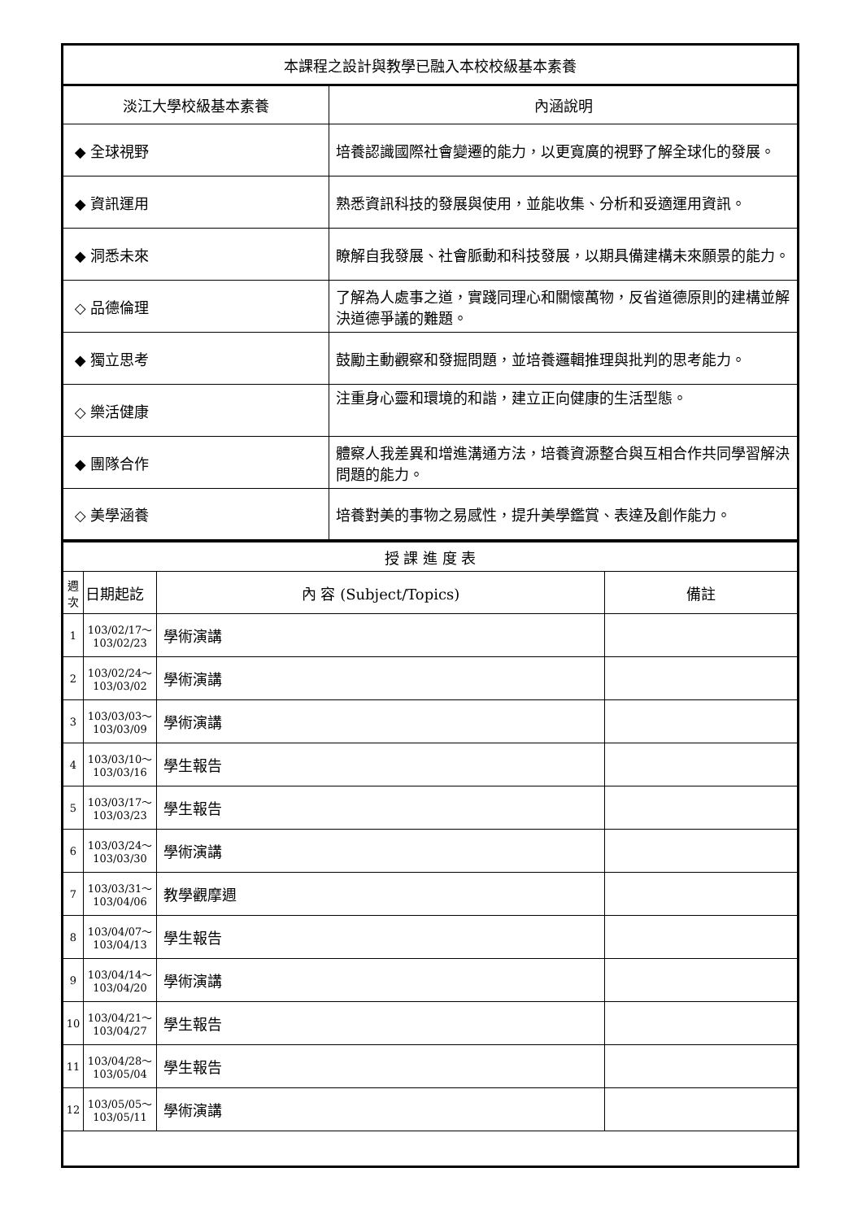| 本課程之設計與教學已融入本校校級基本素養 | |
| 淡江大學校級基本素養 | 內涵說明 |
| ◆ 全球視野 | 培養認識國際社會變遷的能力，以更寬廣的視野了解全球化的發展。 |
| ◆ 資訊運用 | 熟悉資訊科技的發展與使用，並能收集、分析和妥適運用資訊。 |
| ◆ 洞悉未來 | 瞭解自我發展、社會脈動和科技發展，以期具備建構未來願景的能力。 |
| ◇ 品德倫理 | 了解為人處事之道，實踐同理心和關懷萬物，反省道德原則的建構並解決道德爭議的難題。 |
| ◆ 獨立思考 | 鼓勵主動觀察和發掘問題，並培養邏輯推理與批判的思考能力。 |
| ◇ 樂活健康 | 注重身心靈和環境的和諧，建立正向健康的生活型態。 |
| ◆ 團隊合作 | 體察人我差異和增進溝通方法，培養資源整合與互相合作共同學習解決問題的能力。 |
| ◇ 美學涵養 | 培養對美的事物之易感性，提升美學鑑賞、表達及創作能力。 |
| 授 課 進 度 表 | | | |
| 週次 | 日期起訖 | 內 容 (Subject/Topics) | 備註 |
| 1 | 103/02/17～ 103/02/23 | 學術演講 | |
| 2 | 103/02/24～ 103/03/02 | 學術演講 | |
| 3 | 103/03/03～ 103/03/09 | 學術演講 | |
| 4 | 103/03/10～ 103/03/16 | 學生報告 | |
| 5 | 103/03/17～ 103/03/23 | 學生報告 | |
| 6 | 103/03/24～ 103/03/30 | 學術演講 | |
| 7 | 103/03/31～ 103/04/06 | 教學觀摩週 | |
| 8 | 103/04/07～ 103/04/13 | 學生報告 | |
| 9 | 103/04/14～ 103/04/20 | 學術演講 | |
| 10 | 103/04/21～ 103/04/27 | 學生報告 | |
| 11 | 103/04/28～ 103/05/04 | 學生報告 | |
| 12 | 103/05/05～ 103/05/11 | 學術演講 | |